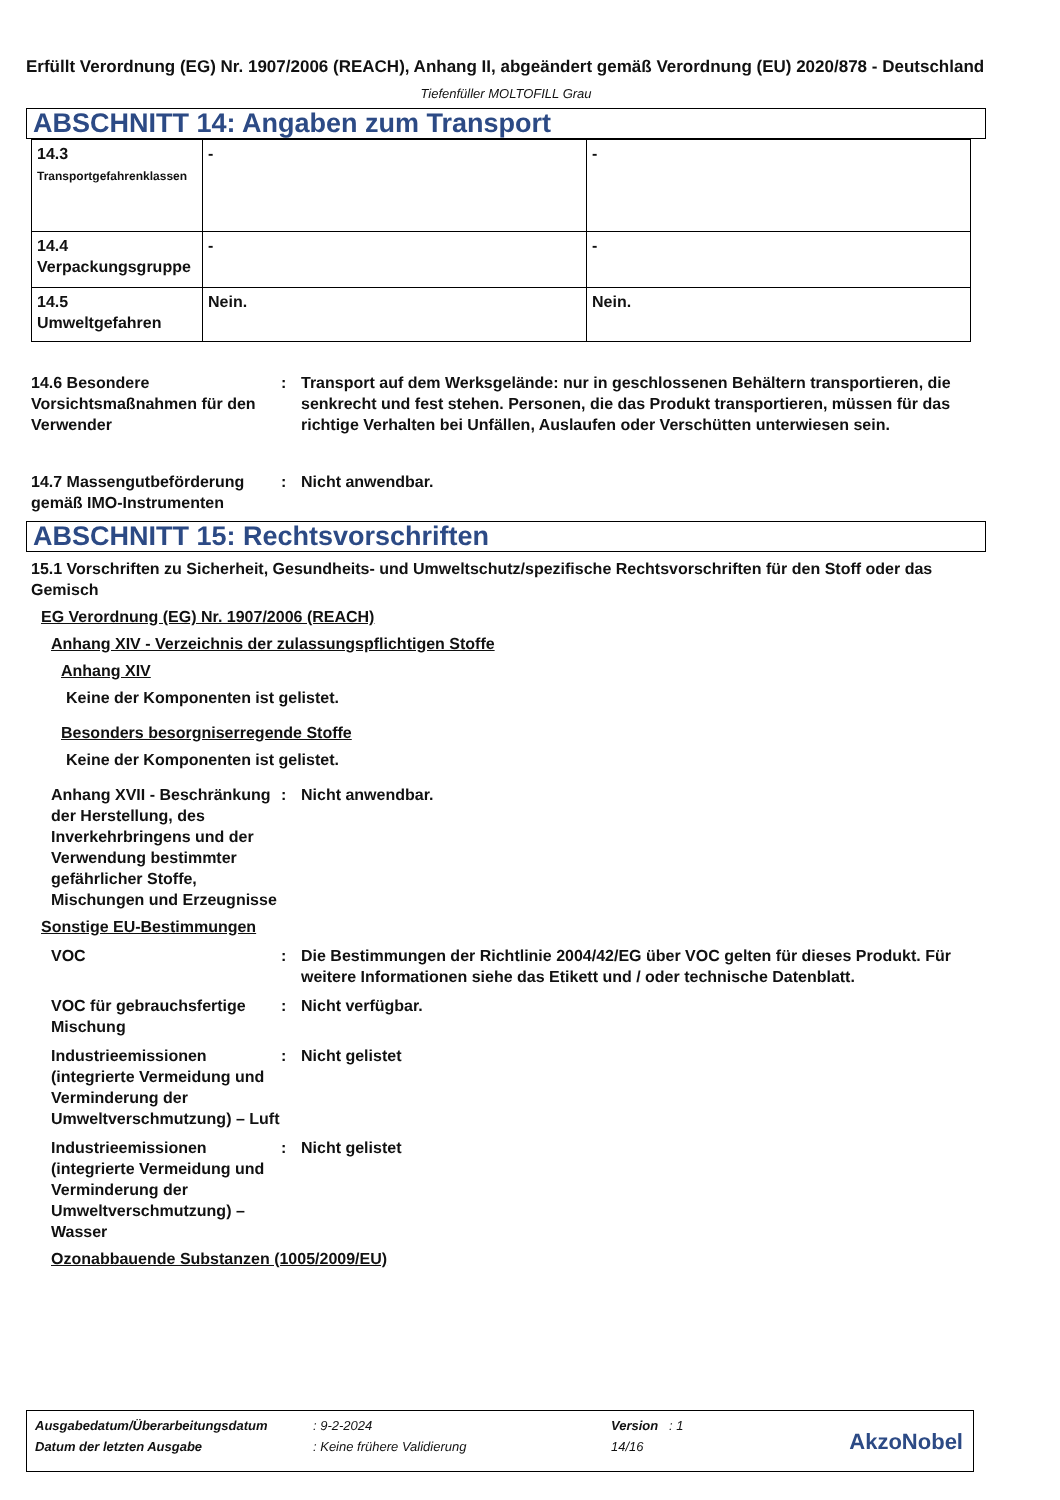Erfüllt Verordnung (EG) Nr. 1907/2006 (REACH), Anhang II, abgeändert gemäß Verordnung (EU) 2020/878 - Deutschland
Tiefenfüller MOLTOFILL Grau
ABSCHNITT 14: Angaben zum Transport
| 14.3 Transportgefahrenklassen | - | - |
| 14.4 Verpackungsgruppe | - | - |
| 14.5 Umweltgefahren | Nein. | Nein. |
14.6 Besondere Vorsichtsmaßnahmen für den Verwender
: Transport auf dem Werksgelände: nur in geschlossenen Behältern transportieren, die senkrecht und fest stehen. Personen, die das Produkt transportieren, müssen für das richtige Verhalten bei Unfällen, Auslaufen oder Verschütten unterwiesen sein.
14.7 Massengutbeförderung gemäß IMO-Instrumenten
: Nicht anwendbar.
ABSCHNITT 15: Rechtsvorschriften
15.1 Vorschriften zu Sicherheit, Gesundheits- und Umweltschutz/spezifische Rechtsvorschriften für den Stoff oder das Gemisch
EG Verordnung (EG) Nr. 1907/2006 (REACH)
Anhang XIV - Verzeichnis der zulassungspflichtigen Stoffe
Anhang XIV
Keine der Komponenten ist gelistet.
Besonders besorgniserregende Stoffe
Keine der Komponenten ist gelistet.
Anhang XVII - Beschränkung der Herstellung, des Inverkehrbringens und der Verwendung bestimmter gefährlicher Stoffe, Mischungen und Erzeugnisse
: Nicht anwendbar.
Sonstige EU-Bestimmungen
VOC : Die Bestimmungen der Richtlinie 2004/42/EG über VOC gelten für dieses Produkt. Für weitere Informationen siehe das Etikett und / oder technische Datenblatt.
VOC für gebrauchsfertige Mischung
: Nicht verfügbar.
Industrieemissionen (integrierte Vermeidung und Verminderung der Umweltverschmutzung) – Luft
: Nicht gelistet
Industrieemissionen (integrierte Vermeidung und Verminderung der Umweltverschmutzung) – Wasser
: Nicht gelistet
Ozonabbauende Substanzen (1005/2009/EU)
| Ausgabedatum/Überarbeitungsdatum | : 9-2-2024 | Version : 1 |
| Datum der letzten Ausgabe | : Keine frühere Validierung | 14/16 |
AkzoNobel